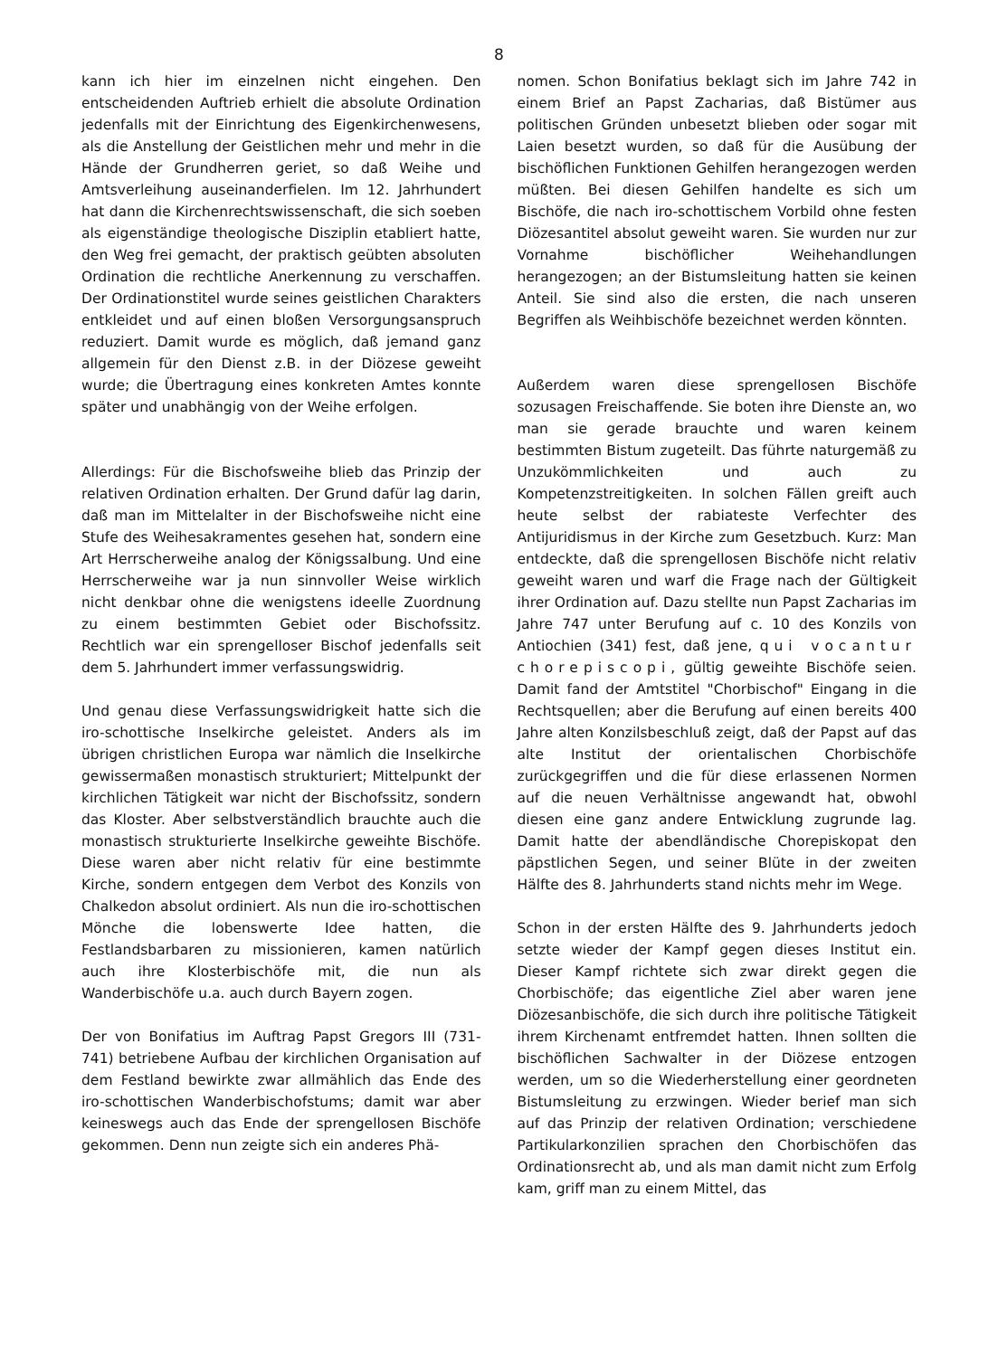8
kann ich hier im einzelnen nicht eingehen. Den entscheidenden Auftrieb erhielt die absolute Ordination jedenfalls mit der Einrichtung des Eigenkirchenwesens, als die Anstellung der Geistlichen mehr und mehr in die Hände der Grundherren geriet, so daß Weihe und Amtsverleihung auseinanderfielen. Im 12. Jahrhundert hat dann die Kirchenrechtswissenschaft, die sich soeben als eigenständige theologische Disziplin etabliert hatte, den Weg frei gemacht, der praktisch geübten absoluten Ordination die rechtliche Anerkennung zu verschaffen. Der Ordinationstitel wurde seines geistlichen Charakters entkleidet und auf einen bloßen Versorgungsanspruch reduziert. Damit wurde es möglich, daß jemand ganz allgemein für den Dienst z.B. in der Diözese geweiht wurde; die Übertragung eines konkreten Amtes konnte später und unabhängig von der Weihe erfolgen.
Allerdings: Für die Bischofsweihe blieb das Prinzip der relativen Ordination erhalten. Der Grund dafür lag darin, daß man im Mittelalter in der Bischofsweihe nicht eine Stufe des Weihesakramentes gesehen hat, sondern eine Art Herrscherweihe analog der Königssalbung. Und eine Herrscherweihe war ja nun sinnvoller Weise wirklich nicht denkbar ohne die wenigstens ideelle Zuordnung zu einem bestimmten Gebiet oder Bischofssitz. Rechtlich war ein sprengelloser Bischof jedenfalls seit dem 5. Jahrhundert immer verfassungswidrig.
Und genau diese Verfassungswidrigkeit hatte sich die iro-schottische Inselkirche geleistet. Anders als im übrigen christlichen Europa war nämlich die Inselkirche gewissermaßen monastisch strukturiert; Mittelpunkt der kirchlichen Tätigkeit war nicht der Bischofssitz, sondern das Kloster. Aber selbstverständlich brauchte auch die monastisch strukturierte Inselkirche geweihte Bischöfe. Diese waren aber nicht relativ für eine bestimmte Kirche, sondern entgegen dem Verbot des Konzils von Chalkedon absolut ordiniert. Als nun die iro-schottischen Mönche die lobenswerte Idee hatten, die Festlandsbarbaren zu missionieren, kamen natürlich auch ihre Klosterbischöfe mit, die nun als Wanderbischöfe u.a. auch durch Bayern zogen.
Der von Bonifatius im Auftrag Papst Gregors III (731-741) betriebene Aufbau der kirchlichen Organisation auf dem Festland bewirkte zwar allmählich das Ende des iro-schottischen Wanderbischofstums; damit war aber keineswegs auch das Ende der sprengellosen Bischöfe gekommen. Denn nun zeigte sich ein anderes Phä-
nomen. Schon Bonifatius beklagt sich im Jahre 742 in einem Brief an Papst Zacharias, daß Bistümer aus politischen Gründen unbesetzt blieben oder sogar mit Laien besetzt wurden, so daß für die Ausübung der bischöflichen Funktionen Gehilfen herangezogen werden müßten. Bei diesen Gehilfen handelte es sich um Bischöfe, die nach iro-schottischem Vorbild ohne festen Diözesantitel absolut geweiht waren. Sie wurden nur zur Vornahme bischöflicher Weihehandlungen herangezogen; an der Bistumsleitung hatten sie keinen Anteil. Sie sind also die ersten, die nach unseren Begriffen als Weihbischöfe bezeichnet werden könnten.
Außerdem waren diese sprengellosen Bischöfe sozusagen Freischaffende. Sie boten ihre Dienste an, wo man sie gerade brauchte und waren keinem bestimmten Bistum zugeteilt. Das führte naturgemäß zu Unzukömmlichkeiten und auch zu Kompetenzstreitigkeiten. In solchen Fällen greift auch heute selbst der rabiateste Verfechter des Antijuridismus in der Kirche zum Gesetzbuch. Kurz: Man entdeckte, daß die sprengellosen Bischöfe nicht relativ geweiht waren und warf die Frage nach der Gültigkeit ihrer Ordination auf. Dazu stellte nun Papst Zacharias im Jahre 747 unter Berufung auf c. 10 des Konzils von Antiochien (341) fest, daß jene, qui vocantur chorepiscopi, gültig geweihte Bischöfe seien. Damit fand der Amtstitel "Chorbischof" Eingang in die Rechtsquellen; aber die Berufung auf einen bereits 400 Jahre alten Konzilsbeschluß zeigt, daß der Papst auf das alte Institut der orientalischen Chorbischöfe zurückgegriffen und die für diese erlassenen Normen auf die neuen Verhältnisse angewandt hat, obwohl diesen eine ganz andere Entwicklung zugrunde lag. Damit hatte der abendländische Chorepiskopat den päpstlichen Segen, und seiner Blüte in der zweiten Hälfte des 8. Jahrhunderts stand nichts mehr im Wege.
Schon in der ersten Hälfte des 9. Jahrhunderts jedoch setzte wieder der Kampf gegen dieses Institut ein. Dieser Kampf richtete sich zwar direkt gegen die Chorbischöfe; das eigentliche Ziel aber waren jene Diözesanbischöfe, die sich durch ihre politische Tätigkeit ihrem Kirchenamt entfremdet hatten. Ihnen sollten die bischöflichen Sachwalter in der Diözese entzogen werden, um so die Wiederherstellung einer geordneten Bistumsleitung zu erzwingen. Wieder berief man sich auf das Prinzip der relativen Ordination; verschiedene Partikularkonzilien sprachen den Chorbischöfen das Ordinationsrecht ab, und als man damit nicht zum Erfolg kam, griff man zu einem Mittel, das